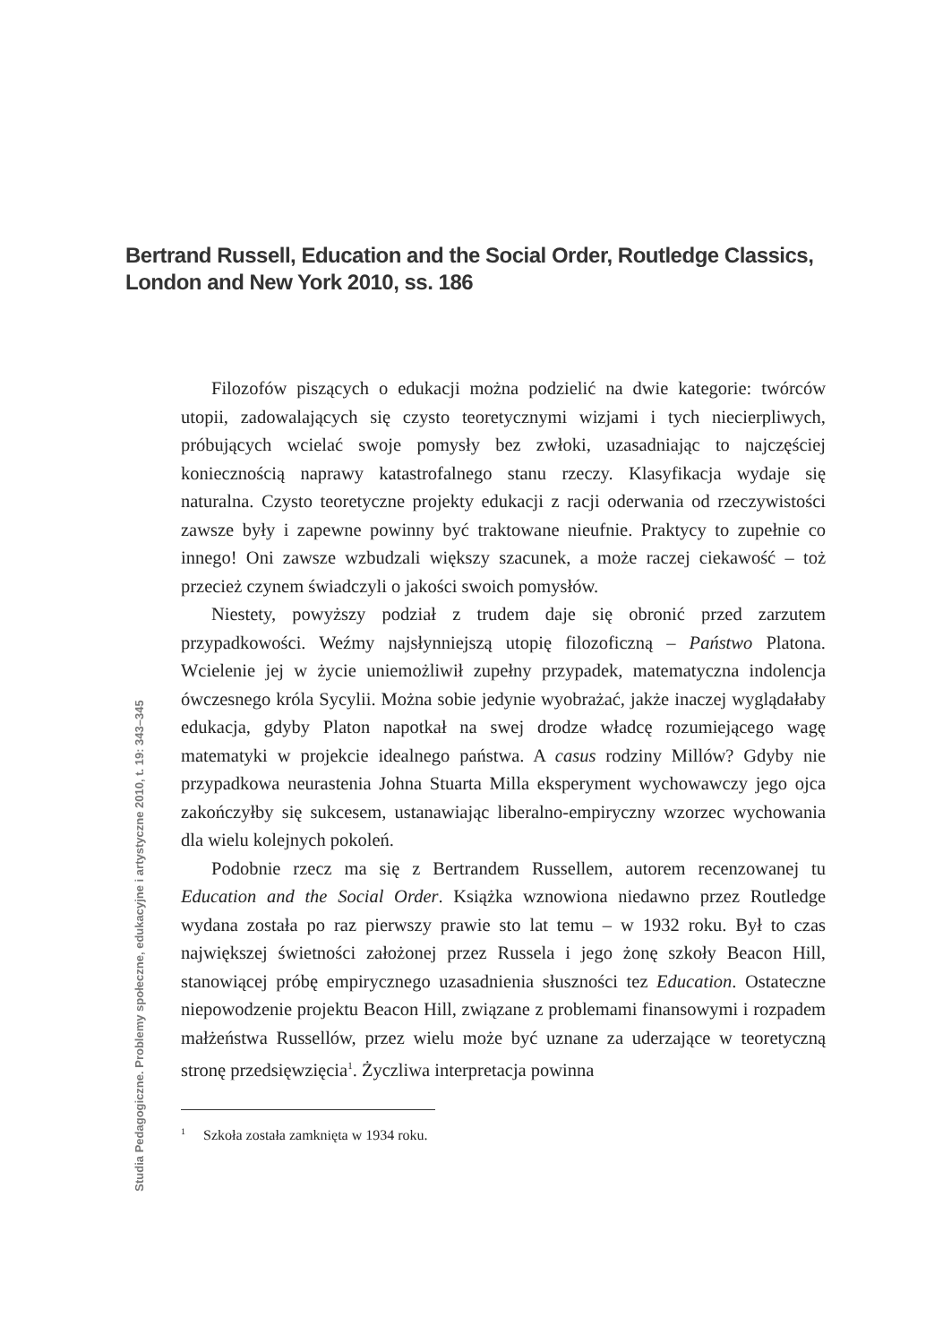Bertrand Russell, Education and the Social Order, Routledge Classics,
London and New York 2010, ss. 186
Filozofów piszących o edukacji można podzielić na dwie kategorie: twórców utopii, zadowalających się czysto teoretycznymi wizjami i tych niecierpliwych, próbujących wcielać swoje pomysły bez zwłoki, uzasadniając to najczęściej koniecznością naprawy katastrofalnego stanu rzeczy. Klasyfikacja wydaje się naturalna. Czysto teoretyczne projekty edukacji z racji oderwania od rzeczywistości zawsze były i zapewne powinny być traktowane nieufnie. Praktycy to zupełnie co innego! Oni zawsze wzbudzali większy szacunek, a może raczej ciekawość – toż przecież czynem świadczyli o jakości swoich pomysłów.
Niestety, powyższy podział z trudem daje się obronić przed zarzutem przypadkowości. Weźmy najsłynniejszą utopię filozoficzną – Państwo Platona. Wcielenie jej w życie uniemożliwił zupełny przypadek, matematyczna indolencja ówczesnego króla Sycylii. Można sobie jedynie wyobrażać, jakże inaczej wyglądałaby edukacja, gdyby Platon napotkał na swej drodze władcę rozumiejącego wagę matematyki w projekcie idealnego państwa. A casus rodziny Millów? Gdyby nie przypadkowa neurastenia Johna Stuarta Milla eksperyment wychowawczy jego ojca zakończyłby się sukcesem, ustanawiając liberalno-empiryczny wzorzec wychowania dla wielu kolejnych pokoleń.
Podobnie rzecz ma się z Bertrandem Russellem, autorem recenzowanej tu Education and the Social Order. Książka wznowiona niedawno przez Routledge wydana została po raz pierwszy prawie sto lat temu – w 1932 roku. Był to czas największej świetności założonej przez Russela i jego żonę szkoły Beacon Hill, stanowiącej próbę empirycznego uzasadnienia słuszności tez Education. Ostateczne niepowodzenie projektu Beacon Hill, związane z problemami finansowymi i rozpadem małżeństwa Russellów, przez wielu może być uznane za uderzające w teoretyczną stronę przedsięwzięcia<sup>1</sup>. Życzliwa interpretacja powinna
<sup>1</sup> Szkoła została zamknięta w 1934 roku.
Studia Pedagogiczne. Problemy społeczne, edukacyjne i artystyczne 2010, t. 19: 343–345